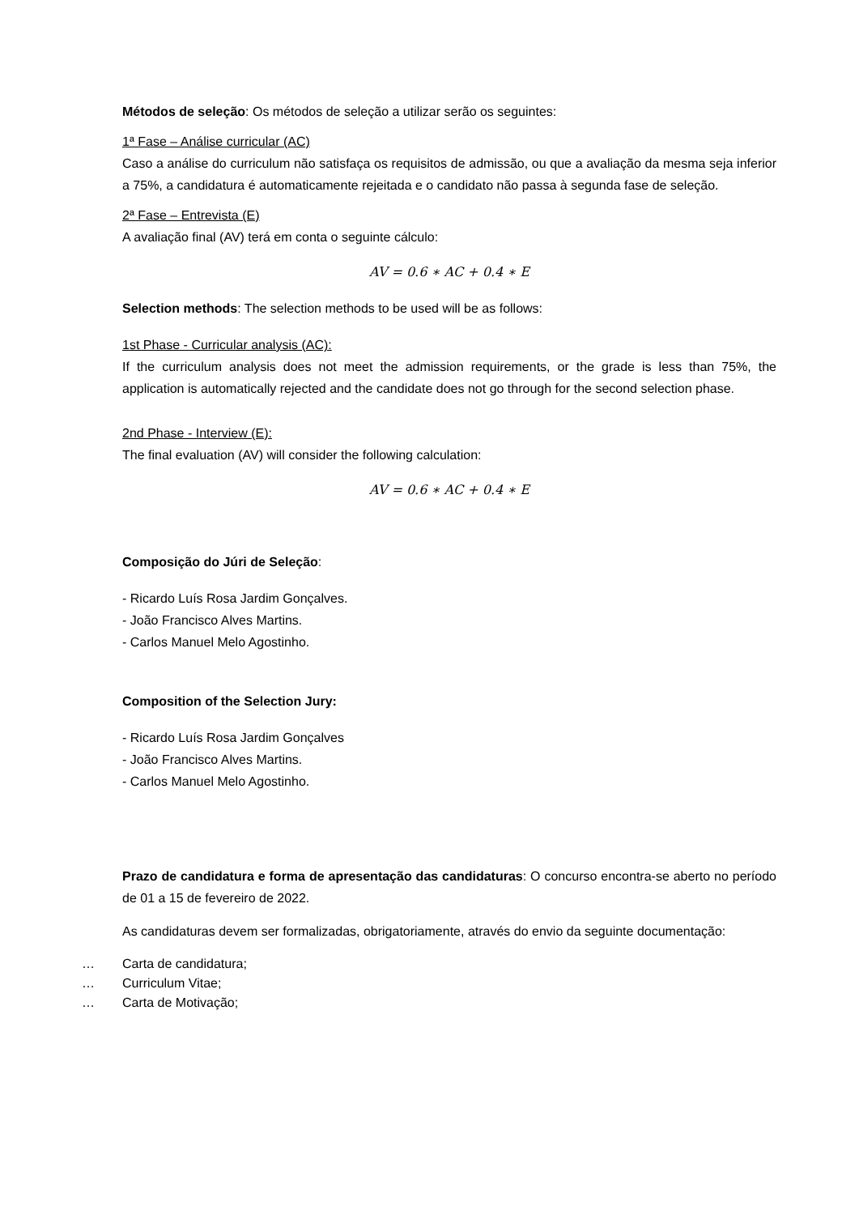Métodos de seleção: Os métodos de seleção a utilizar serão os seguintes:
1ª Fase – Análise curricular (AC)
Caso a análise do curriculum não satisfaça os requisitos de admissão, ou que a avaliação da mesma seja inferior a 75%, a candidatura é automaticamente rejeitada e o candidato não passa à segunda fase de seleção.
2ª Fase – Entrevista (E)
A avaliação final (AV) terá em conta o seguinte cálculo:
AV = 0.6 ∗ AC + 0.4 ∗ E
Selection methods: The selection methods to be used will be as follows:
1st Phase - Curricular analysis (AC):
If the curriculum analysis does not meet the admission requirements, or the grade is less than 75%, the application is automatically rejected and the candidate does not go through for the second selection phase.
2nd Phase - Interview (E):
The final evaluation (AV) will consider the following calculation:
AV = 0.6 ∗ AC + 0.4 ∗ E
Composição do Júri de Seleção:
- Ricardo Luís Rosa Jardim Gonçalves.
- João Francisco Alves Martins.
- Carlos Manuel Melo Agostinho.
Composition of the Selection Jury:
- Ricardo Luís Rosa Jardim Gonçalves
- João Francisco Alves Martins.
- Carlos Manuel Melo Agostinho.
Prazo de candidatura e forma de apresentação das candidaturas: O concurso encontra-se aberto no período de 01 a 15 de fevereiro de 2022.
As candidaturas devem ser formalizadas, obrigatoriamente, através do envio da seguinte documentação:
… Carta de candidatura;
… Curriculum Vitae;
… Carta de Motivação;